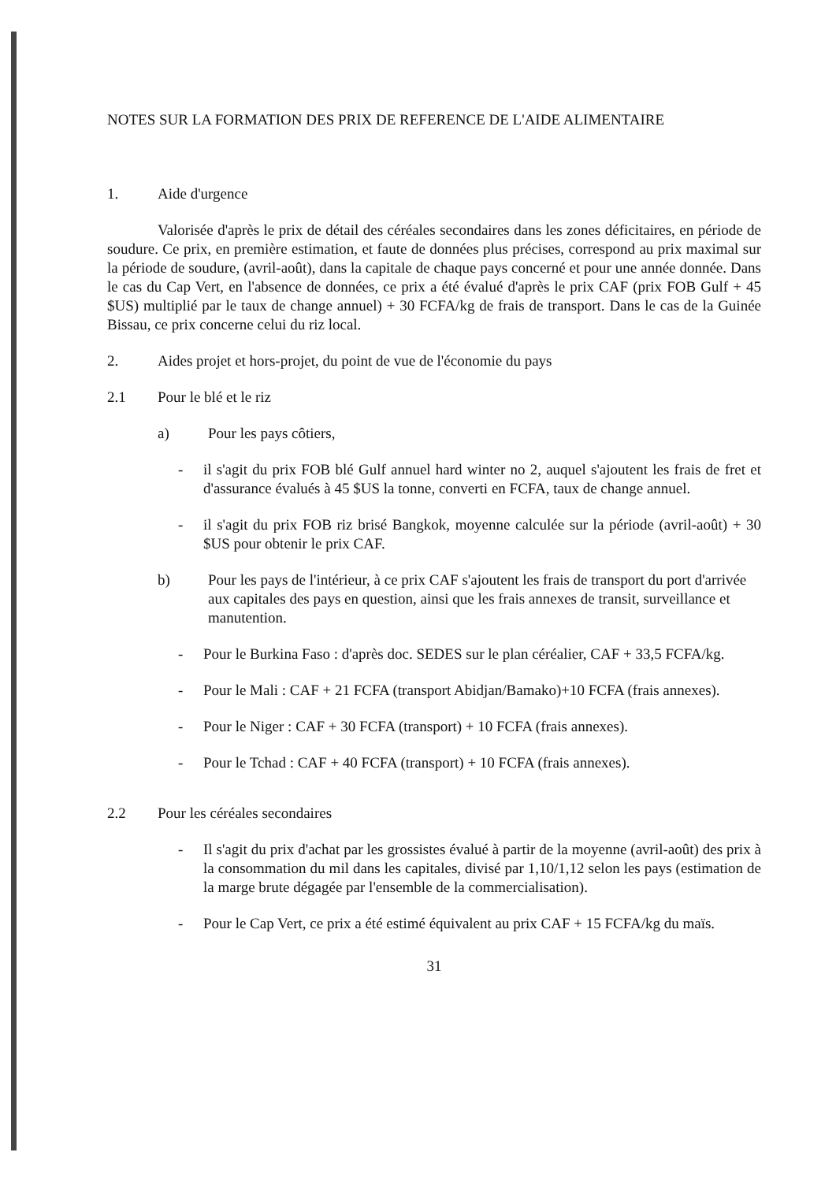NOTES SUR LA FORMATION DES PRIX DE REFERENCE DE L'AIDE ALIMENTAIRE
1. Aide d'urgence
Valorisée d'après le prix de détail des céréales secondaires dans les zones déficitaires, en période de soudure. Ce prix, en première estimation, et faute de données plus précises, correspond au prix maximal sur la période de soudure, (avril-août), dans la capitale de chaque pays concerné et pour une année donnée. Dans le cas du Cap Vert, en l'absence de données, ce prix a été évalué d'après le prix CAF (prix FOB Gulf + 45 $US) multiplié par le taux de change annuel) + 30 FCFA/kg de frais de transport. Dans le cas de la Guinée Bissau, ce prix concerne celui du riz local.
2. Aides projet et hors-projet, du point de vue de l'économie du pays
2.1 Pour le blé et le riz
a) Pour les pays côtiers,
- il s'agit du prix FOB blé Gulf annuel hard winter no 2, auquel s'ajoutent les frais de fret et d'assurance évalués à 45 $US la tonne, converti en FCFA, taux de change annuel.
- il s'agit du prix FOB riz brisé Bangkok, moyenne calculée sur la période (avril-août) + 30 $US pour obtenir le prix CAF.
b) Pour les pays de l'intérieur, à ce prix CAF s'ajoutent les frais de transport du port d'arrivée aux capitales des pays en question, ainsi que les frais annexes de transit, surveillance et manutention.
- Pour le Burkina Faso : d'après doc. SEDES sur le plan céréalier, CAF + 33,5 FCFA/kg.
- Pour le Mali : CAF + 21 FCFA (transport Abidjan/Bamako)+10 FCFA (frais annexes).
- Pour le Niger : CAF + 30 FCFA (transport) + 10 FCFA (frais annexes).
- Pour le Tchad : CAF + 40 FCFA (transport) + 10 FCFA (frais annexes).
2.2 Pour les céréales secondaires
- Il s'agit du prix d'achat par les grossistes évalué à partir de la moyenne (avril-août) des prix à la consommation du mil dans les capitales, divisé par 1,10/1,12 selon les pays (estimation de la marge brute dégagée par l'ensemble de la commercialisation).
- Pour le Cap Vert, ce prix a été estimé équivalent au prix CAF + 15 FCFA/kg du maïs.
31